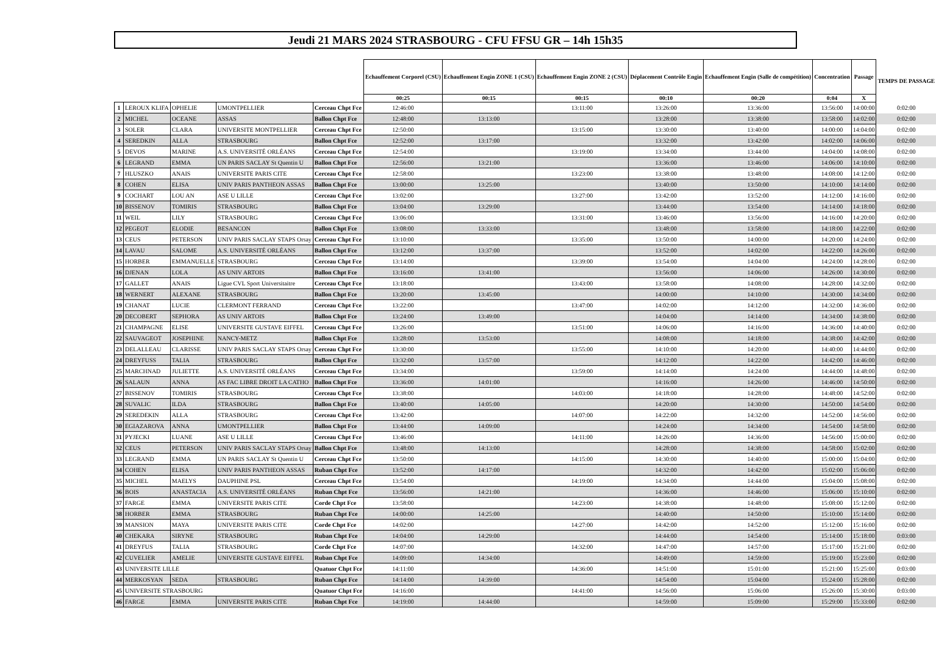Jeudi 21 MARS 2024 STRASBOURG - CFU FFSU GR – 14h 15h35
| | | | | | Echauffement Corporel (CSU) | Echauffement Engin ZONE 1 (CSU) | Echauffement Engin ZONE 2 (CSU) | Déplacement Contrôle Engin | Echauffement Engin (Salle de compétition) | Concentration | Passage | TEMPS DE PASSAGE |
| --- | --- | --- | --- | --- | --- | --- | --- | --- | --- | --- | --- | --- |
| | | | | | 00:25 | 00:15 | 00:15 | 00:10 | 00:20 | 0:04 | X | |
| 1 | LEROUX KLIFA | OPHELIE | UMONTPELLIER | Cerceau Chpt Fce | 12:46:00 | | 13:11:00 | 13:26:00 | 13:36:00 | 13:56:00 | 14:00:00 | 0:02:00 |
| 2 | MICHEL | OCEANE | ASSAS | Ballon Chpt Fce | 12:48:00 | 13:13:00 | | 13:28:00 | 13:38:00 | 13:58:00 | 14:02:00 | 0:02:00 |
| 3 | SOLER | CLARA | UNIVERSITE MONTPELLIER | Cerceau Chpt Fce | 12:50:00 | | 13:15:00 | 13:30:00 | 13:40:00 | 14:00:00 | 14:04:00 | 0:02:00 |
| 4 | SEREDKIN | ALLA | STRASBOURG | Ballon Chpt Fce | 12:52:00 | 13:17:00 | | 13:32:00 | 13:42:00 | 14:02:00 | 14:06:00 | 0:02:00 |
| 5 | DEVOS | MARINE | A.S. UNIVERSITÉ ORLÉANS | Cerceau Chpt Fce | 12:54:00 | | 13:19:00 | 13:34:00 | 13:44:00 | 14:04:00 | 14:08:00 | 0:02:00 |
| 6 | LEGRAND | EMMA | UN PARIS SACLAY St Quentin U | Ballon Chpt Fce | 12:56:00 | 13:21:00 | | 13:36:00 | 13:46:00 | 14:06:00 | 14:10:00 | 0:02:00 |
| 7 | HLUSZKO | ANAIS | UNIVERSITE PARIS CITE | Cerceau Chpt Fce | 12:58:00 | | 13:23:00 | 13:38:00 | 13:48:00 | 14:08:00 | 14:12:00 | 0:02:00 |
| 8 | COHEN | ELISA | UNIV PARIS PANTHEON ASSAS | Ballon Chpt Fce | 13:00:00 | 13:25:00 | | 13:40:00 | 13:50:00 | 14:10:00 | 14:14:00 | 0:02:00 |
| 9 | COCHART | LOU AN | ASE U LILLE | Cerceau Chpt Fce | 13:02:00 | | 13:27:00 | 13:42:00 | 13:52:00 | 14:12:00 | 14:16:00 | 0:02:00 |
| 10 | BISSENOV | TOMIRIS | STRASBOURG | Ballon Chpt Fce | 13:04:00 | 13:29:00 | | 13:44:00 | 13:54:00 | 14:14:00 | 14:18:00 | 0:02:00 |
| 11 | WEIL | LILY | STRASBOURG | Cerceau Chpt Fce | 13:06:00 | | 13:31:00 | 13:46:00 | 13:56:00 | 14:16:00 | 14:20:00 | 0:02:00 |
| 12 | PEGEOT | ELODIE | BESANCON | Ballon Chpt Fce | 13:08:00 | 13:33:00 | | 13:48:00 | 13:58:00 | 14:18:00 | 14:22:00 | 0:02:00 |
| 13 | CEUS | PETERSON | UNIV PARIS SACLAY STAPS Orsay | Cerceau Chpt Fce | 13:10:00 | | 13:35:00 | 13:50:00 | 14:00:00 | 14:20:00 | 14:24:00 | 0:02:00 |
| 14 | LAVAU | SALOME | A.S. UNIVERSITÉ ORLÉANS | Ballon Chpt Fce | 13:12:00 | 13:37:00 | | 13:52:00 | 14:02:00 | 14:22:00 | 14:26:00 | 0:02:00 |
| 15 | HORBER | EMMANUELLE | STRASBOURG | Cerceau Chpt Fce | 13:14:00 | | 13:39:00 | 13:54:00 | 14:04:00 | 14:24:00 | 14:28:00 | 0:02:00 |
| 16 | DJENAN | LOLA | AS UNIV ARTOIS | Ballon Chpt Fce | 13:16:00 | 13:41:00 | | 13:56:00 | 14:06:00 | 14:26:00 | 14:30:00 | 0:02:00 |
| 17 | GALLET | ANAIS | Ligue CVL Sport Universitaitre | Cerceau Chpt Fce | 13:18:00 | | 13:43:00 | 13:58:00 | 14:08:00 | 14:28:00 | 14:32:00 | 0:02:00 |
| 18 | WERNERT | ALEXANE | STRASBOURG | Ballon Chpt Fce | 13:20:00 | 13:45:00 | | 14:00:00 | 14:10:00 | 14:30:00 | 14:34:00 | 0:02:00 |
| 19 | CHANAT | LUCIE | CLERMONT FERRAND | Cerceau Chpt Fce | 13:22:00 | | 13:47:00 | 14:02:00 | 14:12:00 | 14:32:00 | 14:36:00 | 0:02:00 |
| 20 | DECOBERT | SEPHORA | AS UNIV ARTOIS | Ballon Chpt Fce | 13:24:00 | 13:49:00 | | 14:04:00 | 14:14:00 | 14:34:00 | 14:38:00 | 0:02:00 |
| 21 | CHAMPAGNE | ELISE | UNIVERSITE GUSTAVE EIFFEL | Cerceau Chpt Fce | 13:26:00 | | 13:51:00 | 14:06:00 | 14:16:00 | 14:36:00 | 14:40:00 | 0:02:00 |
| 22 | SAUVAGEOT | JOSEPHINE | NANCY-METZ | Ballon Chpt Fce | 13:28:00 | 13:53:00 | | 14:08:00 | 14:18:00 | 14:38:00 | 14:42:00 | 0:02:00 |
| 23 | DELALLEAU | CLARISSE | UNIV PARIS SACLAY STAPS Orsay | Cerceau Chpt Fce | 13:30:00 | | 13:55:00 | 14:10:00 | 14:20:00 | 14:40:00 | 14:44:00 | 0:02:00 |
| 24 | DREYFUSS | TALIA | STRASBOURG | Ballon Chpt Fce | 13:32:00 | 13:57:00 | | 14:12:00 | 14:22:00 | 14:42:00 | 14:46:00 | 0:02:00 |
| 25 | MARCHNAD | JULIETTE | A.S. UNIVERSITÉ ORLÉANS | Cerceau Chpt Fce | 13:34:00 | | 13:59:00 | 14:14:00 | 14:24:00 | 14:44:00 | 14:48:00 | 0:02:00 |
| 26 | SALAUN | ANNA | AS FAC LIBRE DROIT LA CATHO | Ballon Chpt Fce | 13:36:00 | 14:01:00 | | 14:16:00 | 14:26:00 | 14:46:00 | 14:50:00 | 0:02:00 |
| 27 | BISSENOV | TOMIRIS | STRASBOURG | Cerceau Chpt Fce | 13:38:00 | | 14:03:00 | 14:18:00 | 14:28:00 | 14:48:00 | 14:52:00 | 0:02:00 |
| 28 | SUVALIC | ILDA | STRASBOURG | Ballon Chpt Fce | 13:40:00 | 14:05:00 | | 14:20:00 | 14:30:00 | 14:50:00 | 14:54:00 | 0:02:00 |
| 29 | SEREDEKIN | ALLA | STRASBOURG | Cerceau Chpt Fce | 13:42:00 | | 14:07:00 | 14:22:00 | 14:32:00 | 14:52:00 | 14:56:00 | 0:02:00 |
| 30 | EGIAZAROVA | ANNA | UMONTPELLIER | Ballon Chpt Fce | 13:44:00 | 14:09:00 | | 14:24:00 | 14:34:00 | 14:54:00 | 14:58:00 | 0:02:00 |
| 31 | PYJECKI | LUANE | ASE U LILLE | Cerceau Chpt Fce | 13:46:00 | | 14:11:00 | 14:26:00 | 14:36:00 | 14:56:00 | 15:00:00 | 0:02:00 |
| 32 | CEUS | PETERSON | UNIV PARIS SACLAY STAPS Orsay | Ballon Chpt Fce | 13:48:00 | 14:13:00 | | 14:28:00 | 14:38:00 | 14:58:00 | 15:02:00 | 0:02:00 |
| 33 | LEGRAND | EMMA | UN PARIS SACLAY St Quentin U | Cerceau Chpt Fce | 13:50:00 | | 14:15:00 | 14:30:00 | 14:40:00 | 15:00:00 | 15:04:00 | 0:02:00 |
| 34 | COHEN | ELISA | UNIV PARIS PANTHEON ASSAS | Ruban Chpt Fce | 13:52:00 | 14:17:00 | | 14:32:00 | 14:42:00 | 15:02:00 | 15:06:00 | 0:02:00 |
| 35 | MICHEL | MAELYS | DAUPHINE PSL | Cerceau Chpt Fce | 13:54:00 | | 14:19:00 | 14:34:00 | 14:44:00 | 15:04:00 | 15:08:00 | 0:02:00 |
| 36 | BOIS | ANASTACIA | A.S. UNIVERSITÉ ORLÉANS | Ruban Chpt Fce | 13:56:00 | 14:21:00 | | 14:36:00 | 14:46:00 | 15:06:00 | 15:10:00 | 0:02:00 |
| 37 | FARGE | EMMA | UNIVERSITE PARIS CITE | Corde Chpt Fce | 13:58:00 | | 14:23:00 | 14:38:00 | 14:48:00 | 15:08:00 | 15:12:00 | 0:02:00 |
| 38 | HORBER | EMMA | STRASBOURG | Ruban Chpt Fce | 14:00:00 | 14:25:00 | | 14:40:00 | 14:50:00 | 15:10:00 | 15:14:00 | 0:02:00 |
| 39 | MANSION | MAYA | UNIVERSITE PARIS CITE | Corde Chpt Fce | 14:02:00 | | 14:27:00 | 14:42:00 | 14:52:00 | 15:12:00 | 15:16:00 | 0:02:00 |
| 40 | CHEKARA | SIRYNE | STRASBOURG | Ruban Chpt Fce | 14:04:00 | 14:29:00 | | 14:44:00 | 14:54:00 | 15:14:00 | 15:18:00 | 0:03:00 |
| 41 | DREYFUS | TALIA | STRASBOURG | Corde Chpt Fce | 14:07:00 | | 14:32:00 | 14:47:00 | 14:57:00 | 15:17:00 | 15:21:00 | 0:02:00 |
| 42 | CUVELIER | AMELIE | UNIVERSITE GUSTAVE EIFFEL | Ruban Chpt Fce | 14:09:00 | 14:34:00 | | 14:49:00 | 14:59:00 | 15:19:00 | 15:23:00 | 0:02:00 |
| 43 | UNIVERSITE LILLE | | | Quatuor Chpt Fce | 14:11:00 | | 14:36:00 | 14:51:00 | 15:01:00 | 15:21:00 | 15:25:00 | 0:03:00 |
| 44 | MERKOSYAN | SEDA | STRASBOURG | Ruban Chpt Fce | 14:14:00 | 14:39:00 | | 14:54:00 | 15:04:00 | 15:24:00 | 15:28:00 | 0:02:00 |
| 45 | UNIVERSITE STRASBOURG | | | Quatuor Chpt Fce | 14:16:00 | | 14:41:00 | 14:56:00 | 15:06:00 | 15:26:00 | 15:30:00 | 0:03:00 |
| 46 | FARGE | EMMA | UNIVERSITE PARIS CITE | Ruban Chpt Fce | 14:19:00 | 14:44:00 | | 14:59:00 | 15:09:00 | 15:29:00 | 15:33:00 | 0:02:00 |